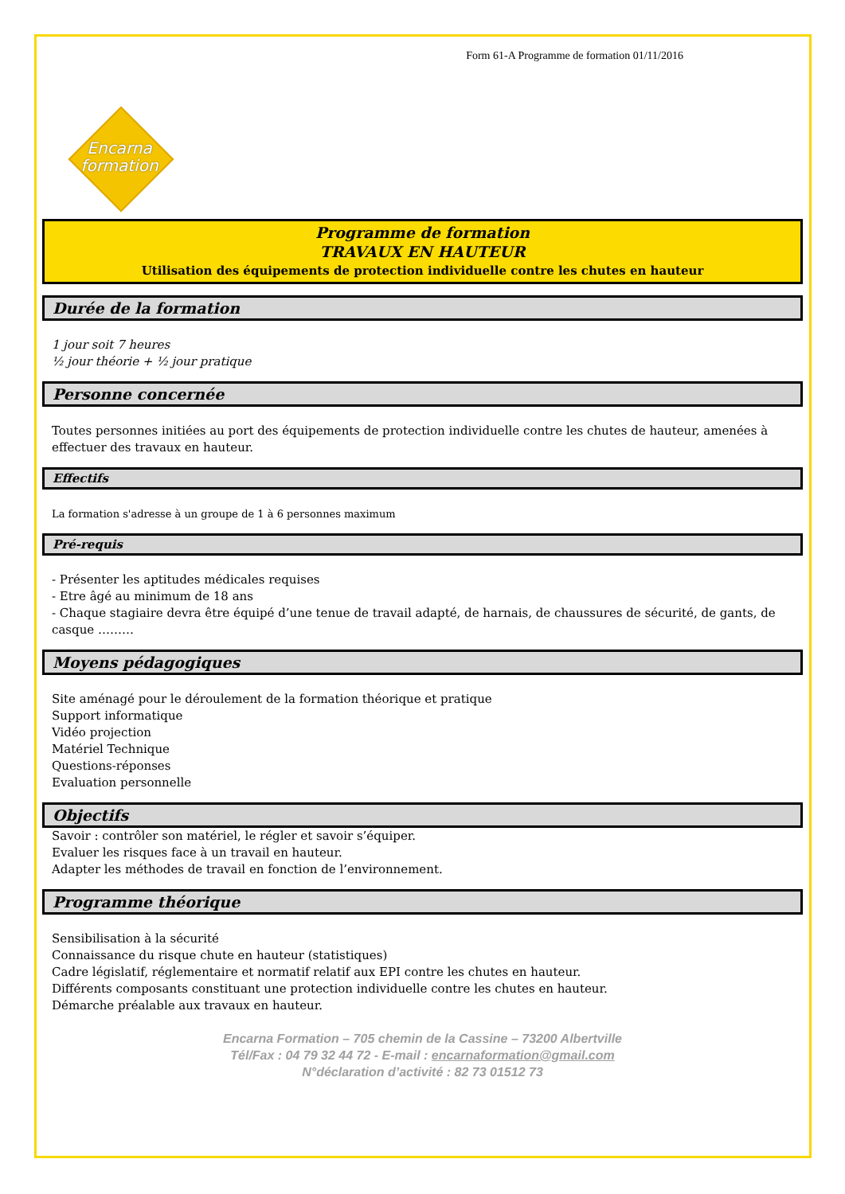Form 61-A Programme de formation 01/11/2016
Encarna
formation
Programme de formation
TRAVAUX EN HAUTEUR
Utilisation des équipements de protection individuelle contre les chutes en hauteur
Durée de la formation
1 jour soit 7 heures
½ jour théorie + ½ jour pratique
Personne concernée
Toutes personnes initiées au port des équipements de protection individuelle contre les chutes de hauteur, amenées à effectuer des travaux en hauteur.
Effectifs
La formation s'adresse à un groupe de 1 à 6 personnes maximum
Pré-requis
- Présenter les aptitudes médicales requises
- Etre âgé au minimum de 18 ans
- Chaque stagiaire devra être équipé d’une tenue de travail adapté, de harnais, de chaussures de sécurité, de gants, de casque ………
Moyens pédagogiques
Site aménagé pour le déroulement de la formation théorique et pratique
Support informatique
Vidéo projection
Matériel Technique
Questions-réponses
Evaluation personnelle
Objectifs
Savoir : contrôler son matériel, le régler et savoir s’équiper.
Evaluer les risques face à un travail en hauteur.
Adapter les méthodes de travail en fonction de l’environnement.
Programme théorique
Sensibilisation à la sécurité
Connaissance du risque chute en hauteur (statistiques)
Cadre législatif, réglementaire et normatif relatif aux EPI contre les chutes en hauteur.
Différents composants constituant une protection individuelle contre les chutes en hauteur.
Démarche préalable aux travaux en hauteur.
Encarna Formation – 705 chemin de la Cassine – 73200 Albertville
Tél/Fax : 04 79 32 44 72 - E-mail : encarnaformation@gmail.com
N°déclaration d’activité : 82 73 01512 73